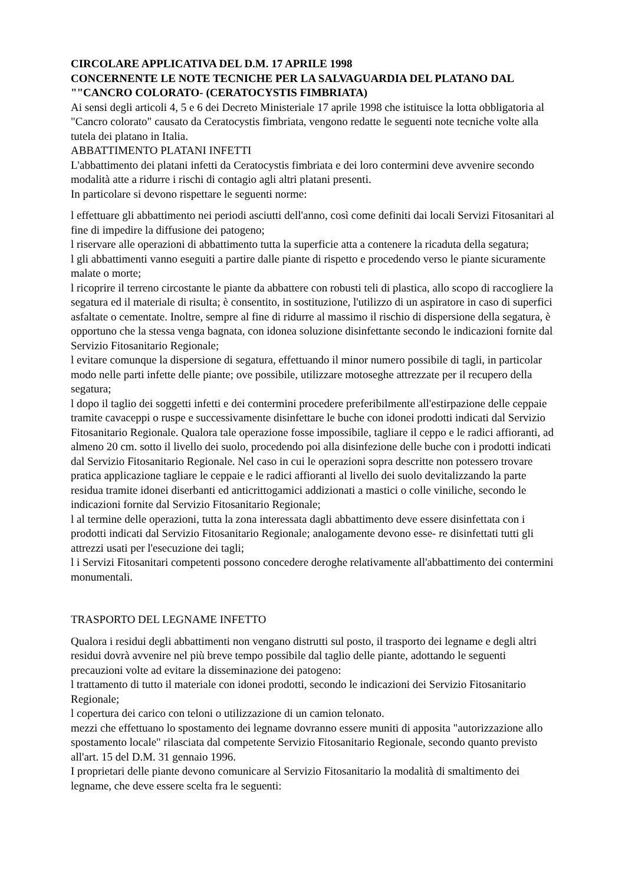CIRCOLARE APPLICATIVA DEL D.M. 17 APRILE 1998
CONCERNENTE LE NOTE TECNICHE PER LA SALVAGUARDIA DEL PLATANO DAL ""CANCRO COLORATO- (CERATOCYSTIS FIMBRIATA)
Ai sensi degli articoli 4, 5 e 6 dei Decreto Ministeriale 17 aprile 1998 che istituisce la lotta obbligatoria al "Cancro colorato" causato da Ceratocystis fimbriata, vengono redatte le seguenti note tecniche volte alla tutela dei platano in Italia.
ABBATTIMENTO PLATANI INFETTI
L'abbattimento dei platani infetti da Ceratocystis fimbriata e dei loro contermini deve avvenire secondo modalità atte a ridurre i rischi di contagio agli altri platani presenti.
In particolare si devono rispettare le seguenti norme:
l effettuare gli abbattimento nei periodi asciutti dell'anno, così come definiti dai locali Servizi Fitosanitari al fine di impedire la diffusione dei patogeno;
l riservare alle operazioni di abbattimento tutta la superficie atta a contenere la ricaduta della segatura;
l gli abbattimenti vanno eseguiti a partire dalle piante di rispetto e procedendo verso le piante sicuramente malate o morte;
l ricoprire il terreno circostante le piante da abbattere con robusti teli di plastica, allo scopo di raccogliere la segatura ed il materiale di risulta; è consentito, in sostituzione, l'utilizzo di un aspiratore in caso di superfici asfaltate o cementate. Inoltre, sempre al fine di ridurre al massimo il rischio di dispersione della segatura, è opportuno che la stessa venga bagnata, con idonea soluzione disinfettante secondo le indicazioni fornite dal Servizio Fitosanitario Regionale;
l evitare comunque la dispersione di segatura, effettuando il minor numero possibile di tagli, in particolar modo nelle parti infette delle piante; ove possibile, utilizzare motoseghe attrezzate per il recupero della segatura;
l dopo il taglio dei soggetti infetti e dei contermini procedere preferibilmente all'estirpazione delle ceppaie tramite cavaceppi o ruspe e successivamente disinfettare le buche con idonei prodotti indicati dal Servizio Fitosanitario Regionale. Qualora tale operazione fosse impossibile, tagliare il ceppo e le radici affioranti, ad almeno 20 cm. sotto il livello dei suolo, procedendo poi alla disinfezione delle buche con i prodotti indicati dal Servizio Fitosanitario Regionale. Nel caso in cui le operazioni sopra descritte non potessero trovare pratica applicazione tagliare le ceppaie e le radici affioranti al livello dei suolo devitalizzando la parte residua tramite idonei diserbanti ed anticrittogamici addizionati a mastici o colle viniliche, secondo le indicazioni fornite dal Servizio Fitosanitario Regionale;
l al termine delle operazioni, tutta la zona interessata dagli abbattimento deve essere disinfettata con i prodotti indicati dal Servizio Fitosanitario Regionale; analogamente devono esse- re disinfettati tutti gli attrezzi usati per l'esecuzione dei tagli;
l i Servizi Fitosanitari competenti possono concedere deroghe relativamente all'abbattimento dei contermini monumentali.
TRASPORTO DEL LEGNAME INFETTO
Qualora i residui degli abbattimenti non vengano distrutti sul posto, il trasporto dei legname e degli altri residui dovrà avvenire nel più breve tempo possibile dal taglio delle piante, adottando le seguenti precauzioni volte ad evitare la disseminazione dei patogeno:
l trattamento di tutto il materiale con idonei prodotti, secondo le indicazioni dei Servizio Fitosanitario Regionale;
l copertura dei carico con teloni o utilizzazione di un camion telonato.
mezzi che effettuano lo spostamento dei legname dovranno essere muniti di apposita "autorizzazione allo spostamento locale" rilasciata dal competente Servizio Fitosanitario Regionale, secondo quanto previsto all'art. 15 del D.M. 31 gennaio 1996.
I proprietari delle piante devono comunicare al Servizio Fitosanitario la modalità di smaltimento dei legname, che deve essere scelta fra le seguenti: